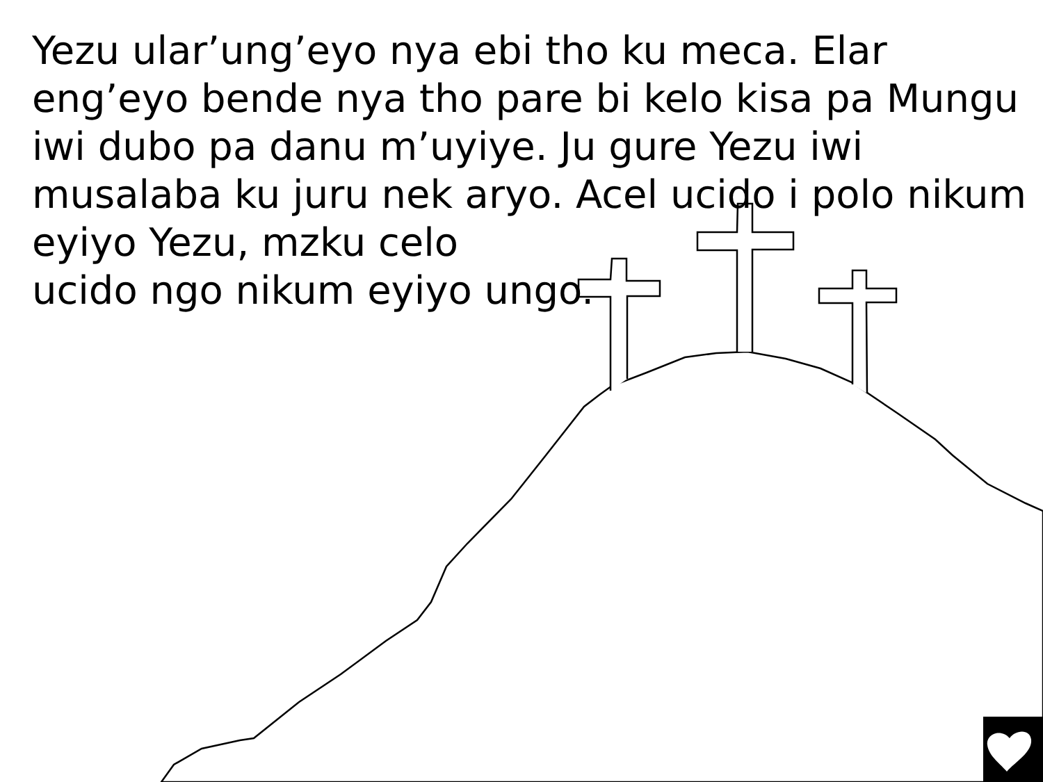Yezu ular’ung’eyo nya ebi tho ku meca. Elar eng’eyo bende nya tho pare bi kelo kisa pa Mungu iwi dubo pa danu m’uyiye. Ju gure Yezu iwi musalaba ku juru nek aryo. Acel ucido i polo nikum
eyiyo Yezu, mzku celo
ucido ngo nikum eyiyo ungo.